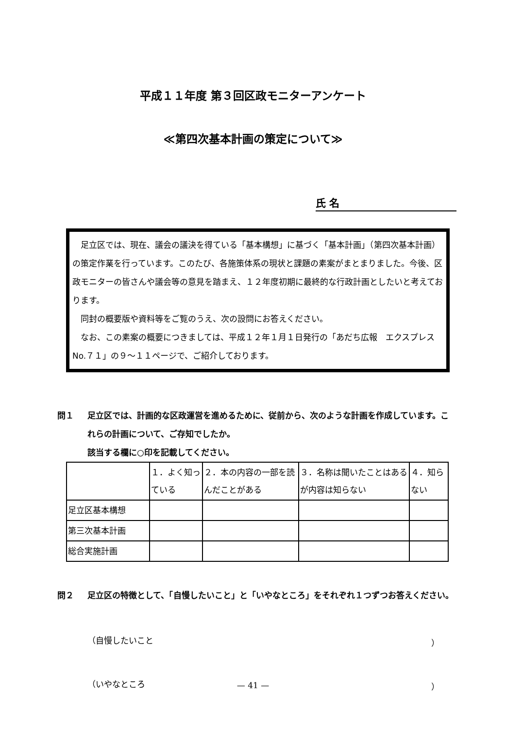平成１１年度 第３回区政モニターアンケート
≪第四次基本計画の策定について≫
氏 名
　足立区では、現在、議会の議決を得ている「基本構想」に基づく「基本計画」（第四次基本計画）の策定作業を行っています。このたび、各施策体系の現状と課題の素案がまとまりました。今後、区政モニターの皆さんや議会等の意見を踏まえ、１２年度初期に最終的な行政計画としたいと考えております。
　同封の概要版や資料等をご覧のうえ、次の設問にお答えください。
　なお、この素案の概要につきましては、平成１２年１月１日発行の「あだち広報　エクスプレス　No.７１」の９～１１ページで、ご紹介しております。
問１ 足立区では、計画的な区政運営を進めるために、従前から、次のような計画を作成しています。これらの計画について、ご存知でしたか。
該当する欄に○印を記載してください。
| | １．よく知っている | ２．本の内容の一部を読んだことがある | ３．名称は聞いたことはあるが内容は知らない | ４．知らない |
| 足立区基本構想 | | | | |
| 第三次基本計画 | | | | |
| 総合実施計画 | | | | |
問２ 足立区の特徴として、「自慢したいこと」と「いやなところ」をそれぞれ１つずつお答えください。
（自慢したいこと ）
（いやなところ ）
— 41 —